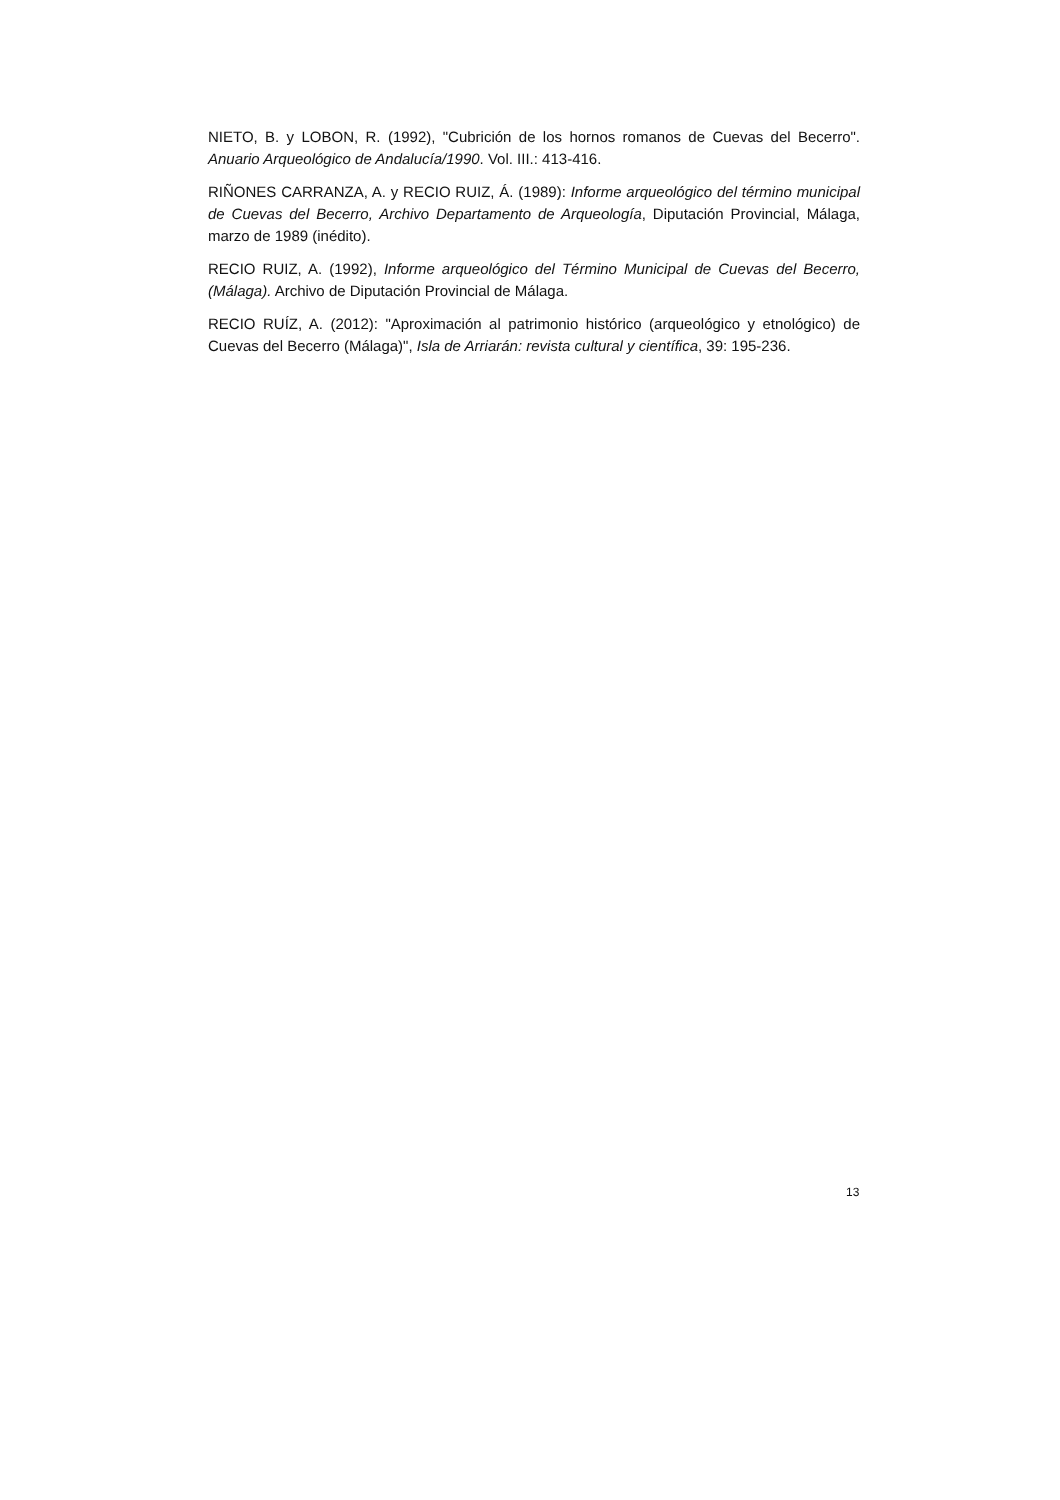NIETO, B. y LOBON, R. (1992), "Cubrición de los hornos romanos de Cuevas del Becerro". Anuario Arqueológico de Andalucía/1990. Vol. III.: 413-416.
RIÑONES CARRANZA, A. y RECIO RUIZ, Á. (1989): Informe arqueológico del término municipal de Cuevas del Becerro, Archivo Departamento de Arqueología, Diputación Provincial, Málaga, marzo de 1989 (inédito).
RECIO RUIZ, A. (1992), Informe arqueológico del Término Municipal de Cuevas del Becerro, (Málaga). Archivo de Diputación Provincial de Málaga.
RECIO RUÍZ, A. (2012): "Aproximación al patrimonio histórico (arqueológico y etnológico) de Cuevas del Becerro (Málaga)", Isla de Arriarán: revista cultural y científica, 39: 195-236.
13